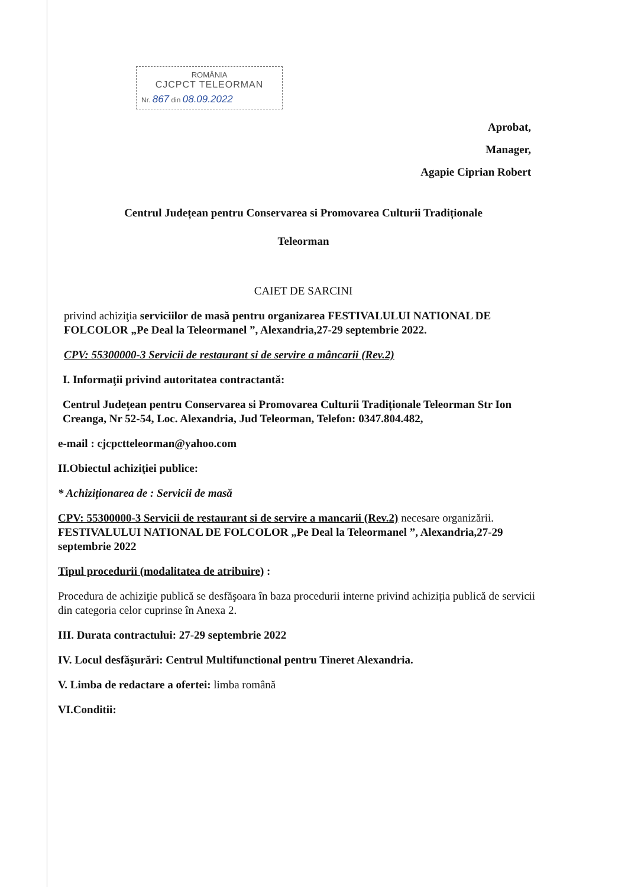ROMÂNIA
CJCPCT TELEORMAN
Nr. 867 din 08.09.2022
Aprobat,
Manager,
Agapie Ciprian Robert
Centrul Județean pentru Conservarea si Promovarea Culturii Tradiționale
Teleorman
CAIET DE SARCINI
privind achiziţia serviciilor de masă pentru organizarea FESTIVALULUI NATIONAL DE FOLCOLOR „Pe Deal la Teleormanel ”, Alexandria,27-29 septembrie 2022.
CPV: 55300000-3 Servicii de restaurant si de servire a mâncarii (Rev.2)
I. Informaţii privind autoritatea contractantă:
Centrul Județean pentru Conservarea si Promovarea Culturii Tradiționale Teleorman Str Ion Creanga, Nr 52-54, Loc. Alexandria, Jud Teleorman, Telefon: 0347.804.482,
e-mail : cjcpctteleorman@yahoo.com
II.Obiectul achiziţiei publice:
* Achiziționarea de : Servicii de masă
CPV: 55300000-3 Servicii de restaurant si de servire a mancarii (Rev.2) necesare organizării. FESTIVALULUI NATIONAL DE FOLCOLOR „Pe Deal la Teleormanel ”, Alexandria,27-29 septembrie 2022
Tipul procedurii (modalitatea de atribuire) :
Procedura de achiziţie publică se desfăşoara în baza procedurii interne privind achiziția publică de servicii din categoria celor cuprinse în Anexa 2.
III. Durata contractului: 27-29 septembrie 2022
IV. Locul desfăşurări: Centrul Multifunctional pentru Tineret Alexandria.
V. Limba de redactare a ofertei: limba română
VI.Conditii: